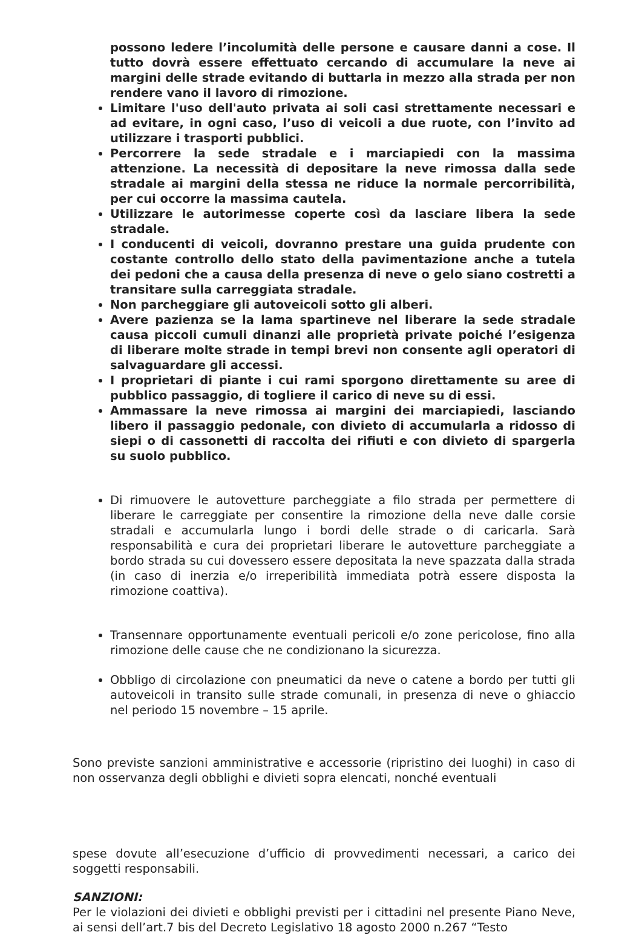possono ledere l’incolumità delle persone e causare danni a cose. Il tutto dovrà essere effettuato cercando di accumulare la neve ai margini delle strade evitando di buttarla in mezzo alla strada per non rendere vano il lavoro di rimozione.
Limitare l'uso dell'auto privata ai soli casi strettamente necessari e ad evitare, in ogni caso, l’uso di veicoli a due ruote, con l’invito ad utilizzare i trasporti pubblici.
Percorrere la sede stradale e i marciapiedi con la massima attenzione. La necessità di depositare la neve rimossa dalla sede stradale ai margini della stessa ne riduce la normale percorribilità, per cui occorre la massima cautela.
Utilizzare le autorimesse coperte così da lasciare libera la sede stradale.
I conducenti di veicoli, dovranno prestare una guida prudente con costante controllo dello stato della pavimentazione anche a tutela dei pedoni che a causa della presenza di neve o gelo siano costretti a transitare sulla carreggiata stradale.
Non parcheggiare gli autoveicoli sotto gli alberi.
Avere pazienza se la lama spartineve nel liberare la sede stradale causa piccoli cumuli dinanzi alle proprietà private poiché l’esigenza di liberare molte strade in tempi brevi non consente agli operatori di salvaguardare gli accessi.
I proprietari di piante i cui rami sporgono direttamente su aree di pubblico passaggio, di togliere il carico di neve su di essi.
Ammassare la neve rimossa ai margini dei marciapiedi, lasciando libero il passaggio pedonale, con divieto di accumularla a ridosso di siepi o di cassonetti di raccolta dei rifiuti e con divieto di spargerla su suolo pubblico.
Di rimuovere le autovetture parcheggiate a filo strada per permettere di liberare le carreggiate per consentire la rimozione della neve dalle corsie stradali e accumularla lungo i bordi delle strade o di caricarla. Sarà responsabilità e cura dei proprietari liberare le autovetture parcheggiate a bordo strada su cui dovessero essere depositata la neve spazzata dalla strada (in caso di inerzia e/o irreperibilità immediata potrà essere disposta la rimozione coattiva).
Transennare opportunamente eventuali pericoli e/o zone pericolose, fino alla rimozione delle cause che ne condizionano la sicurezza.
Obbligo di circolazione con pneumatici da neve o catene a bordo per tutti gli autoveicoli in transito sulle strade comunali, in presenza di neve o ghiaccio nel periodo 15 novembre – 15 aprile.
Sono previste sanzioni amministrative e accessorie (ripristino dei luoghi) in caso di non osservanza degli obblighi e divieti sopra elencati, nonché eventuali
spese dovute all’esecuzione d’ufficio di provvedimenti necessari, a carico dei soggetti responsabili.
SANZIONI:
Per le violazioni dei divieti e obblighi previsti per i cittadini nel presente Piano Neve, ai sensi dell’art.7 bis del Decreto Legislativo 18 agosto 2000 n.267 “Testo